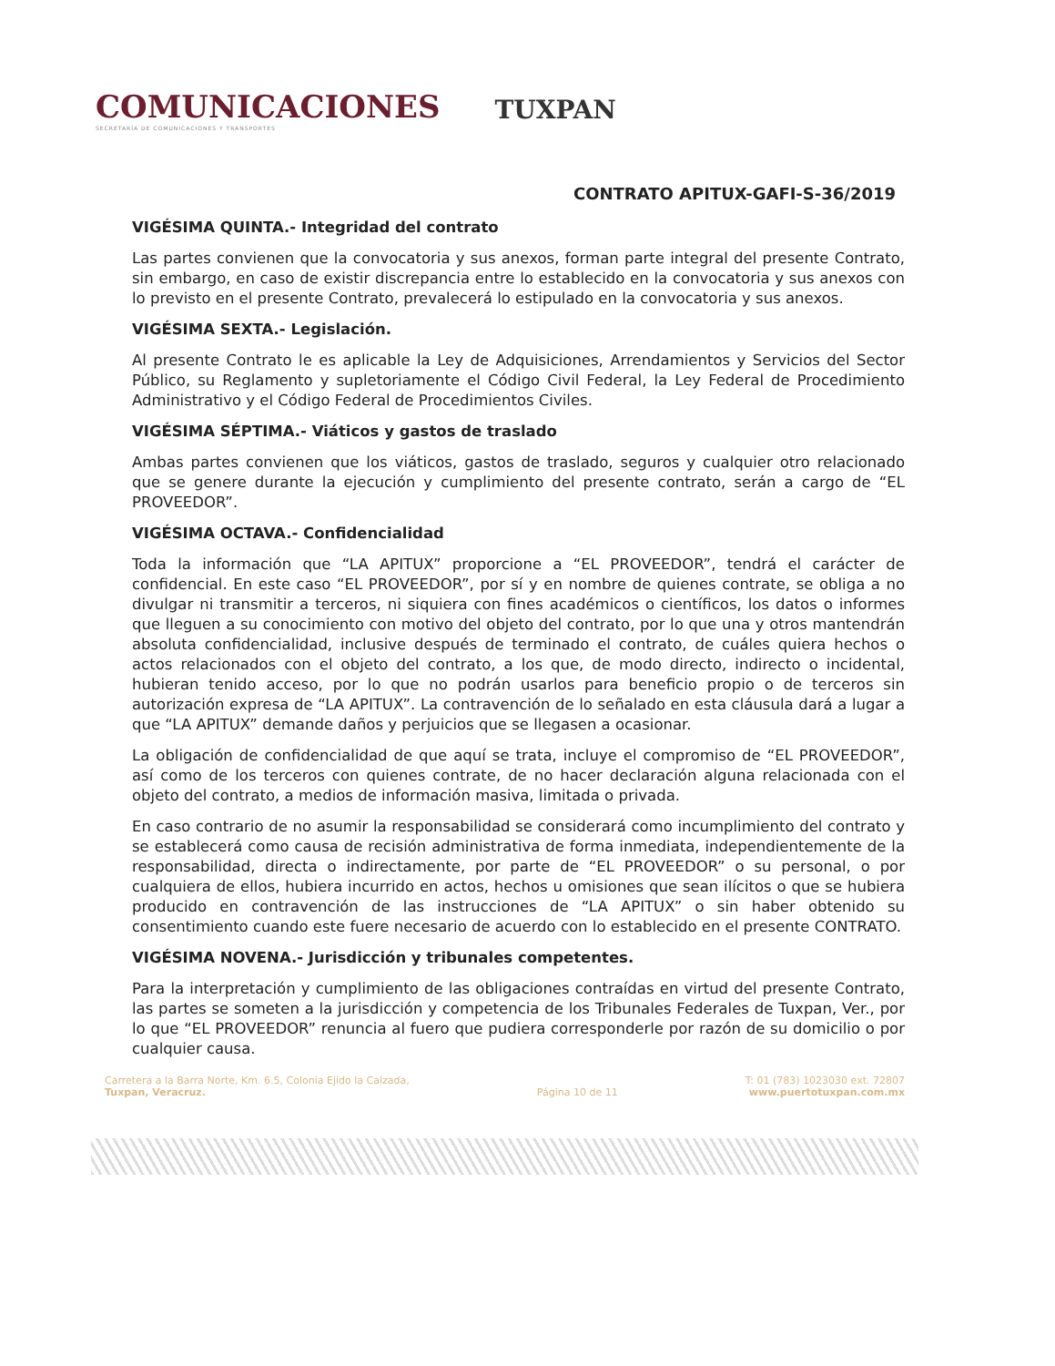COMUNICACIONES
SECRETARÍA DE COMUNICACIONES Y TRANSPORTES
TUXPAN
CONTRATO APITUX-GAFI-S-36/2019
VIGÉSIMA QUINTA.- Integridad del contrato
Las partes convienen que la convocatoria y sus anexos, forman parte integral del presente Contrato, sin embargo, en caso de existir discrepancia entre lo establecido en la convocatoria y sus anexos con lo previsto en el presente Contrato, prevalecerá lo estipulado en la convocatoria y sus anexos.
VIGÉSIMA SEXTA.- Legislación.
Al presente Contrato le es aplicable la Ley de Adquisiciones, Arrendamientos y Servicios del Sector Público, su Reglamento y supletoriamente el Código Civil Federal, la Ley Federal de Procedimiento Administrativo y el Código Federal de Procedimientos Civiles.
VIGÉSIMA SÉPTIMA.- Viáticos y gastos de traslado
Ambas partes convienen que los viáticos, gastos de traslado, seguros y cualquier otro relacionado que se genere durante la ejecución y cumplimiento del presente contrato, serán a cargo de “EL PROVEEDOR”.
VIGÉSIMA OCTAVA.- Confidencialidad
Toda la información que “LA APITUX” proporcione a “EL PROVEEDOR”, tendrá el carácter de confidencial. En este caso “EL PROVEEDOR”, por sí y en nombre de quienes contrate, se obliga a no divulgar ni transmitir a terceros, ni siquiera con fines académicos o científicos, los datos o informes que lleguen a su conocimiento con motivo del objeto del contrato, por lo que una y otros mantendrán absoluta confidencialidad, inclusive después de terminado el contrato, de cuáles quiera hechos o actos relacionados con el objeto del contrato, a los que, de modo directo, indirecto o incidental, hubieran tenido acceso, por lo que no podrán usarlos para beneficio propio o de terceros sin autorización expresa de “LA APITUX”. La contravención de lo señalado en esta cláusula dará a lugar a que “LA APITUX” demande daños y perjuicios que se llegasen a ocasionar.
La obligación de confidencialidad de que aquí se trata, incluye el compromiso de “EL PROVEEDOR”, así como de los terceros con quienes contrate, de no hacer declaración alguna relacionada con el objeto del contrato, a medios de información masiva, limitada o privada.
En caso contrario de no asumir la responsabilidad se considerará como incumplimiento del contrato y se establecerá como causa de recisión administrativa de forma inmediata, independientemente de la responsabilidad, directa o indirectamente, por parte de “EL PROVEEDOR” o su personal, o por cualquiera de ellos, hubiera incurrido en actos, hechos u omisiones que sean ilícitos o que se hubiera producido en contravención de las instrucciones de “LA APITUX” o sin haber obtenido su consentimiento cuando este fuere necesario de acuerdo con lo establecido en el presente CONTRATO.
VIGÉSIMA NOVENA.- Jurisdicción y tribunales competentes.
Para la interpretación y cumplimiento de las obligaciones contraídas en virtud del presente Contrato, las partes se someten a la jurisdicción y competencia de los Tribunales Federales de Tuxpan, Ver., por lo que “EL PROVEEDOR” renuncia al fuero que pudiera corresponderle por razón de su domicilio o por cualquier causa.
Carretera a la Barra Norte, Km. 6.5, Colonia Ejido la Calzada,
Tuxpan, Veracruz.
Página 10 de 11 T: 01 (783) 1023030 ext. 72807
www.puertotuxpan.com.mx